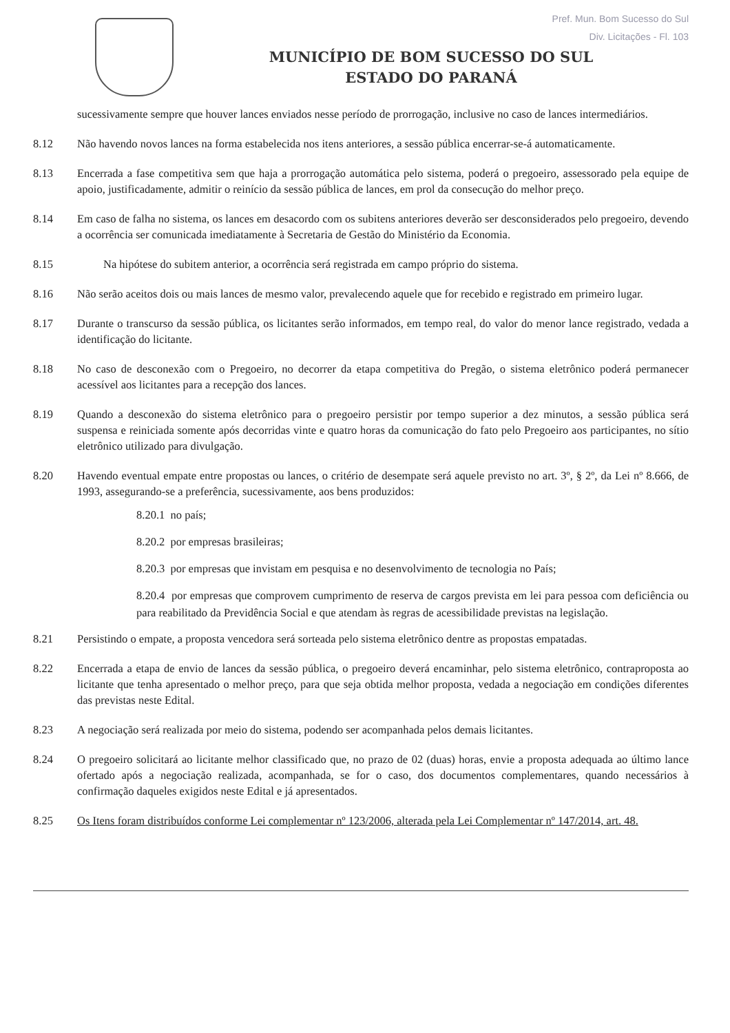Pref. Mun. Bom Sucesso do Sul
Div. Licitações - Fl. 103
MUNICÍPIO DE BOM SUCESSO DO SUL
ESTADO DO PARANÁ
sucessivamente sempre que houver lances enviados nesse período de prorrogação, inclusive no caso de lances intermediários.
8.12 Não havendo novos lances na forma estabelecida nos itens anteriores, a sessão pública encerrar-se-á automaticamente.
8.13 Encerrada a fase competitiva sem que haja a prorrogação automática pelo sistema, poderá o pregoeiro, assessorado pela equipe de apoio, justificadamente, admitir o reinício da sessão pública de lances, em prol da consecução do melhor preço.
8.14 Em caso de falha no sistema, os lances em desacordo com os subitens anteriores deverão ser desconsiderados pelo pregoeiro, devendo a ocorrência ser comunicada imediatamente à Secretaria de Gestão do Ministério da Economia.
8.15 Na hipótese do subitem anterior, a ocorrência será registrada em campo próprio do sistema.
8.16 Não serão aceitos dois ou mais lances de mesmo valor, prevalecendo aquele que for recebido e registrado em primeiro lugar.
8.17 Durante o transcurso da sessão pública, os licitantes serão informados, em tempo real, do valor do menor lance registrado, vedada a identificação do licitante.
8.18 No caso de desconexão com o Pregoeiro, no decorrer da etapa competitiva do Pregão, o sistema eletrônico poderá permanecer acessível aos licitantes para a recepção dos lances.
8.19 Quando a desconexão do sistema eletrônico para o pregoeiro persistir por tempo superior a dez minutos, a sessão pública será suspensa e reiniciada somente após decorridas vinte e quatro horas da comunicação do fato pelo Pregoeiro aos participantes, no sítio eletrônico utilizado para divulgação.
8.20 Havendo eventual empate entre propostas ou lances, o critério de desempate será aquele previsto no art. 3º, § 2º, da Lei nº 8.666, de 1993, assegurando-se a preferência, sucessivamente, aos bens produzidos:
8.20.1 no país;
8.20.2 por empresas brasileiras;
8.20.3 por empresas que invistam em pesquisa e no desenvolvimento de tecnologia no País;
8.20.4 por empresas que comprovem cumprimento de reserva de cargos prevista em lei para pessoa com deficiência ou para reabilitado da Previdência Social e que atendam às regras de acessibilidade previstas na legislação.
8.21 Persistindo o empate, a proposta vencedora será sorteada pelo sistema eletrônico dentre as propostas empatadas.
8.22 Encerrada a etapa de envio de lances da sessão pública, o pregoeiro deverá encaminhar, pelo sistema eletrônico, contraproposta ao licitante que tenha apresentado o melhor preço, para que seja obtida melhor proposta, vedada a negociação em condições diferentes das previstas neste Edital.
8.23 A negociação será realizada por meio do sistema, podendo ser acompanhada pelos demais licitantes.
8.24 O pregoeiro solicitará ao licitante melhor classificado que, no prazo de 02 (duas) horas, envie a proposta adequada ao último lance ofertado após a negociação realizada, acompanhada, se for o caso, dos documentos complementares, quando necessários à confirmação daqueles exigidos neste Edital e já apresentados.
8.25 Os Itens foram distribuídos conforme Lei complementar nº 123/2006, alterada pela Lei Complementar nº 147/2014, art. 48.